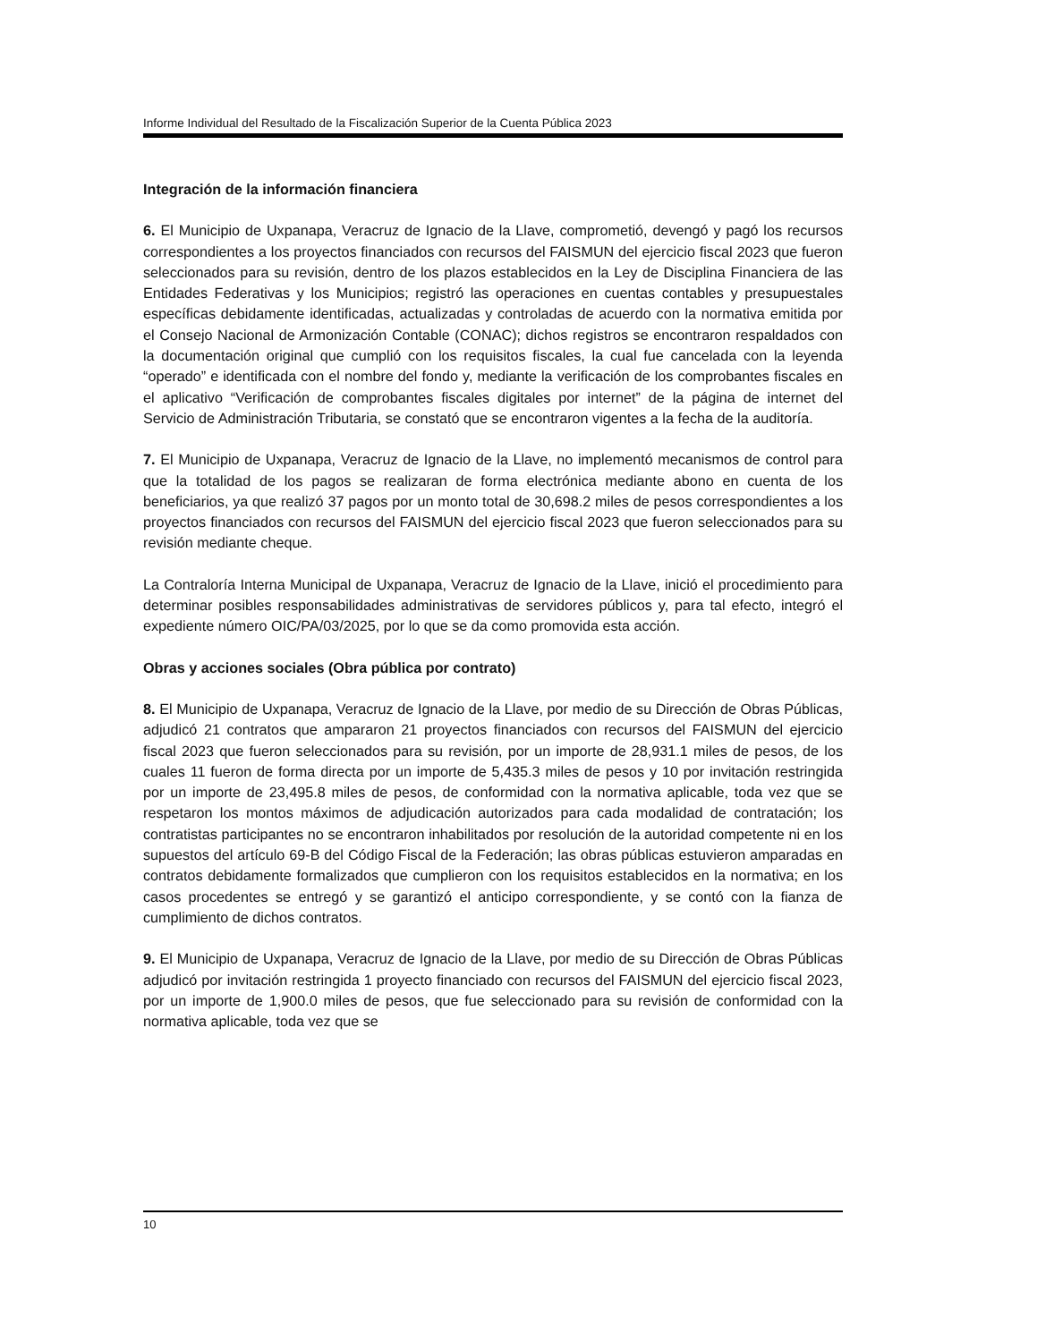Informe Individual del Resultado de la Fiscalización Superior de la Cuenta Pública 2023
Integración de la información financiera
6. El Municipio de Uxpanapa, Veracruz de Ignacio de la Llave, comprometió, devengó y pagó los recursos correspondientes a los proyectos financiados con recursos del FAISMUN del ejercicio fiscal 2023 que fueron seleccionados para su revisión, dentro de los plazos establecidos en la Ley de Disciplina Financiera de las Entidades Federativas y los Municipios; registró las operaciones en cuentas contables y presupuestales específicas debidamente identificadas, actualizadas y controladas de acuerdo con la normativa emitida por el Consejo Nacional de Armonización Contable (CONAC); dichos registros se encontraron respaldados con la documentación original que cumplió con los requisitos fiscales, la cual fue cancelada con la leyenda “operado” e identificada con el nombre del fondo y, mediante la verificación de los comprobantes fiscales en el aplicativo “Verificación de comprobantes fiscales digitales por internet” de la página de internet del Servicio de Administración Tributaria, se constató que se encontraron vigentes a la fecha de la auditoría.
7. El Municipio de Uxpanapa, Veracruz de Ignacio de la Llave, no implementó mecanismos de control para que la totalidad de los pagos se realizaran de forma electrónica mediante abono en cuenta de los beneficiarios, ya que realizó 37 pagos por un monto total de 30,698.2 miles de pesos correspondientes a los proyectos financiados con recursos del FAISMUN del ejercicio fiscal 2023 que fueron seleccionados para su revisión mediante cheque.
La Contraloría Interna Municipal de Uxpanapa, Veracruz de Ignacio de la Llave, inició el procedimiento para determinar posibles responsabilidades administrativas de servidores públicos y, para tal efecto, integró el expediente número OIC/PA/03/2025, por lo que se da como promovida esta acción.
Obras y acciones sociales (Obra pública por contrato)
8. El Municipio de Uxpanapa, Veracruz de Ignacio de la Llave, por medio de su Dirección de Obras Públicas, adjudicó 21 contratos que ampararon 21 proyectos financiados con recursos del FAISMUN del ejercicio fiscal 2023 que fueron seleccionados para su revisión, por un importe de 28,931.1 miles de pesos, de los cuales 11 fueron de forma directa por un importe de 5,435.3 miles de pesos y 10 por invitación restringida por un importe de 23,495.8 miles de pesos, de conformidad con la normativa aplicable, toda vez que se respetaron los montos máximos de adjudicación autorizados para cada modalidad de contratación; los contratistas participantes no se encontraron inhabilitados por resolución de la autoridad competente ni en los supuestos del artículo 69-B del Código Fiscal de la Federación; las obras públicas estuvieron amparadas en contratos debidamente formalizados que cumplieron con los requisitos establecidos en la normativa; en los casos procedentes se entregó y se garantizó el anticipo correspondiente, y se contó con la fianza de cumplimiento de dichos contratos.
9. El Municipio de Uxpanapa, Veracruz de Ignacio de la Llave, por medio de su Dirección de Obras Públicas adjudicó por invitación restringida 1 proyecto financiado con recursos del FAISMUN del ejercicio fiscal 2023, por un importe de 1,900.0 miles de pesos, que fue seleccionado para su revisión de conformidad con la normativa aplicable, toda vez que se
10